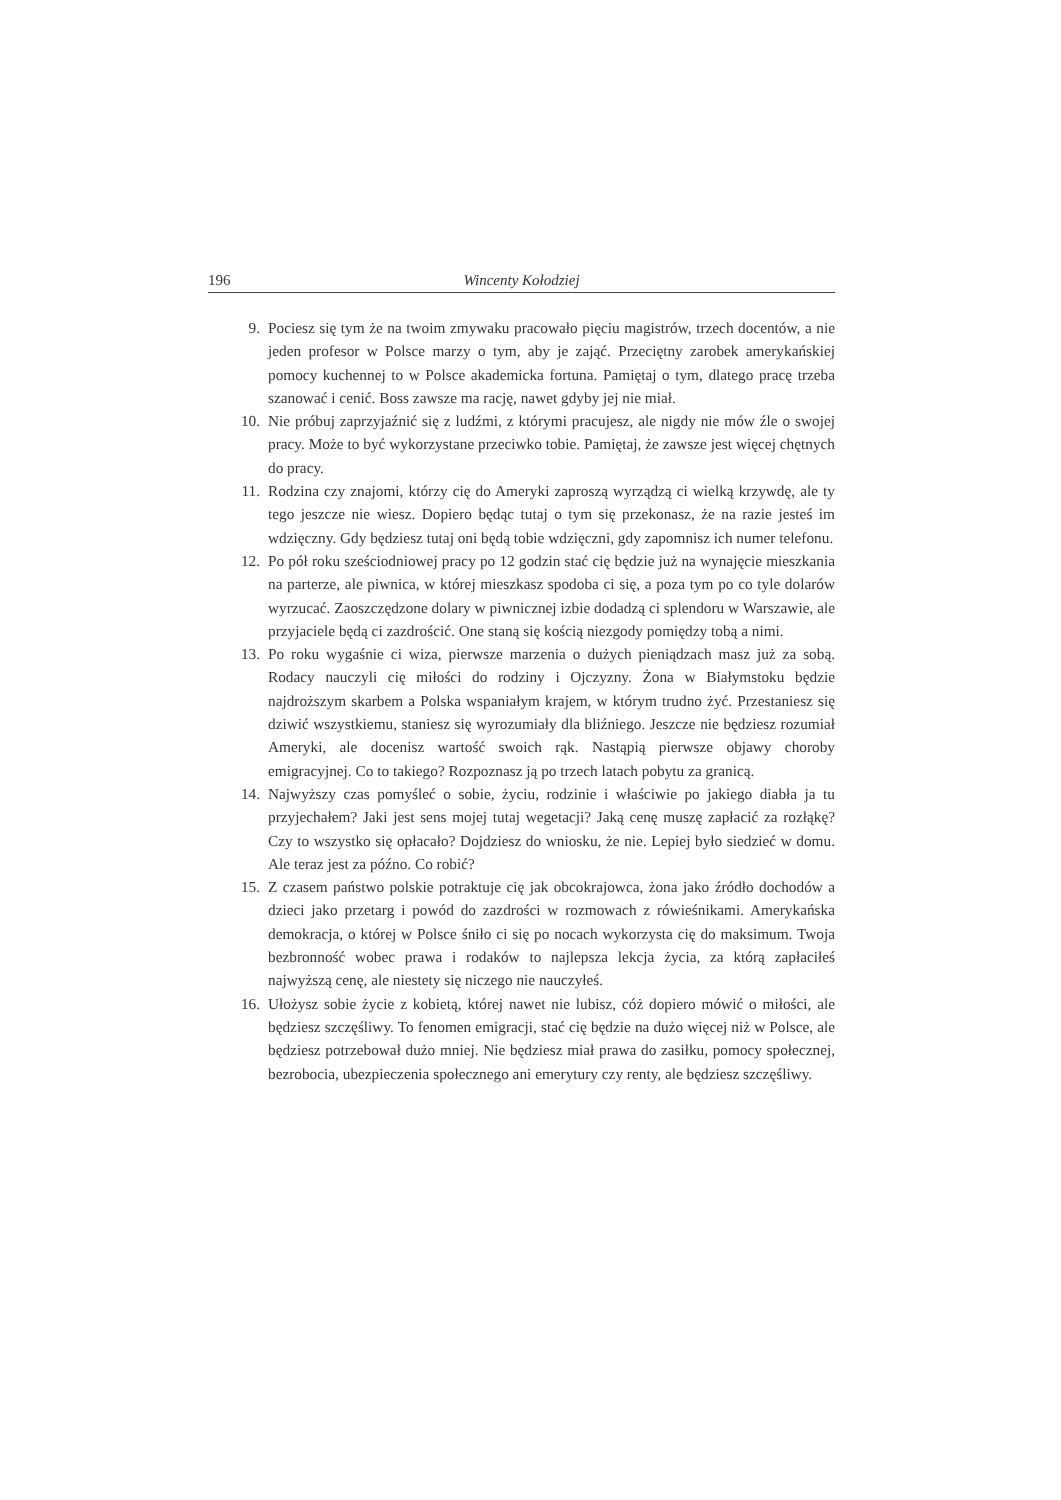196 Wincenty Kołodziej
9. Pociesz się tym że na twoim zmywaku pracowało pięciu magistrów, trzech docentów, a nie jeden profesor w Polsce marzy o tym, aby je zająć. Przeciętny zarobek amerykańskiej pomocy kuchennej to w Polsce akademicka fortuna. Pamiętaj o tym, dlatego pracę trzeba szanować i cenić. Boss zawsze ma rację, nawet gdyby jej nie miał.
10. Nie próbuj zaprzyjaźnić się z ludźmi, z którymi pracujesz, ale nigdy nie mów źle o swojej pracy. Może to być wykorzystane przeciwko tobie. Pamiętaj, że zawsze jest więcej chętnych do pracy.
11. Rodzina czy znajomi, którzy cię do Ameryki zaproszą wyrządzą ci wielką krzywdę, ale ty tego jeszcze nie wiesz. Dopiero będąc tutaj o tym się przekonasz, że na razie jesteś im wdzięczny. Gdy będziesz tutaj oni będą tobie wdzięczni, gdy zapomnisz ich numer telefonu.
12. Po pół roku sześciodniowej pracy po 12 godzin stać cię będzie już na wynajęcie mieszkania na parterze, ale piwnica, w której mieszkasz spodoba ci się, a poza tym po co tyle dolarów wyrzucać. Zaoszczędzone dolary w piwnicznej izbie dodadzą ci splendoru w Warszawie, ale przyjaciele będą ci zazdrościć. One staną się kością niezgody pomiędzy tobą a nimi.
13. Po roku wygaśnie ci wiza, pierwsze marzenia o dużych pieniądzach masz już za sobą. Rodacy nauczyli cię miłości do rodziny i Ojczyzny. Żona w Białymstoku będzie najdroższym skarbem a Polska wspaniałym krajem, w którym trudno żyć. Przestaniesz się dziwić wszystkiemu, staniesz się wyrozumiały dla bliźniego. Jeszcze nie będziesz rozumiał Ameryki, ale docenisz wartość swoich rąk. Nastąpią pierwsze objawy choroby emigracyjnej. Co to takiego? Rozpoznasz ją po trzech latach pobytu za granicą.
14. Najwyższy czas pomyśleć o sobie, życiu, rodzinie i właściwie po jakiego diabła ja tu przyjechałem? Jaki jest sens mojej tutaj wegetacji? Jaką cenę muszę zapłacić za rozłąkę? Czy to wszystko się opłacało? Dojdziesz do wniosku, że nie. Lepiej było siedzieć w domu. Ale teraz jest za późno. Co robić?
15. Z czasem państwo polskie potraktuje cię jak obcokrajowca, żona jako źródło dochodów a dzieci jako przetarg i powód do zazdrości w rozmowach z rówieśnikami. Amerykańska demokracja, o której w Polsce śniło ci się po nocach wykorzysta cię do maksimum. Twoja bezbronność wobec prawa i rodaków to najlepsza lekcja życia, za którą zapłaciłeś najwyższą cenę, ale niestety się niczego nie nauczyłeś.
16. Ułożysz sobie życie z kobietą, której nawet nie lubisz, cóż dopiero mówić o miłości, ale będziesz szczęśliwy. To fenomen emigracji, stać cię będzie na dużo więcej niż w Polsce, ale będziesz potrzebował dużo mniej. Nie będziesz miał prawa do zasiłku, pomocy społecznej, bezrobocia, ubezpieczenia społecznego ani emerytury czy renty, ale będziesz szczęśliwy.